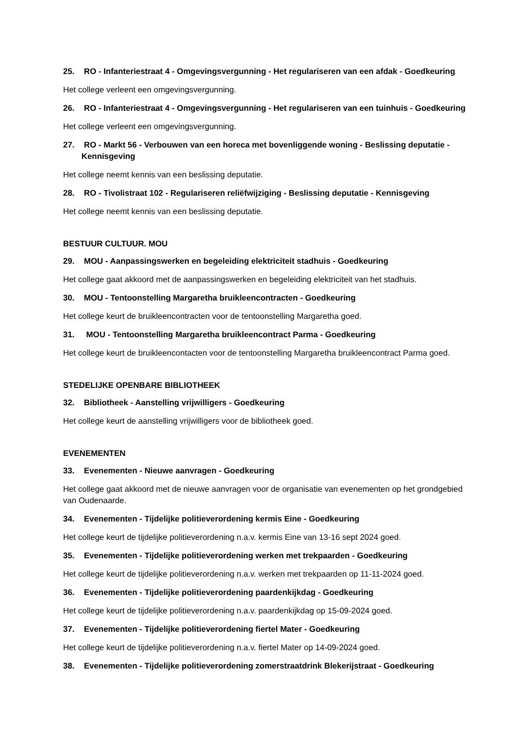25. RO - Infanteriestraat 4 - Omgevingsvergunning - Het regulariseren van een afdak - Goedkeuring
Het college verleent een omgevingsvergunning.
26. RO - Infanteriestraat 4 - Omgevingsvergunning - Het regulariseren van een tuinhuis - Goedkeuring
Het college verleent een omgevingsvergunning.
27. RO - Markt 56 - Verbouwen van een horeca met bovenliggende woning - Beslissing deputatie - Kennisgeving
Het college neemt kennis van een beslissing deputatie.
28. RO - Tivolistraat 102 - Regulariseren reliëfwijziging - Beslissing deputatie - Kennisgeving
Het college neemt kennis van een beslissing deputatie.
BESTUUR CULTUUR. MOU
29. MOU - Aanpassingswerken en begeleiding elektriciteit stadhuis - Goedkeuring
Het college gaat akkoord met de aanpassingswerken en begeleiding elektriciteit van het stadhuis.
30. MOU - Tentoonstelling Margaretha bruikleencontracten - Goedkeuring
Het college keurt de bruikleencontracten voor de tentoonstelling Margaretha goed.
31. MOU - Tentoonstelling Margaretha bruikleencontract Parma - Goedkeuring
Het college keurt de bruikleencontacten voor de tentoonstelling Margaretha bruikleencontract Parma goed.
STEDELIJKE OPENBARE BIBLIOTHEEK
32. Bibliotheek - Aanstelling vrijwilligers - Goedkeuring
Het college keurt de aanstelling vrijwilligers voor de bibliotheek goed.
EVENEMENTEN
33. Evenementen - Nieuwe aanvragen - Goedkeuring
Het college gaat akkoord met de nieuwe aanvragen voor de organisatie van evenementen op het grondgebied van Oudenaarde.
34. Evenementen - Tijdelijke politieverordening kermis Eine - Goedkeuring
Het college keurt de tijdelijke politieverordening n.a.v. kermis Eine van 13-16 sept 2024 goed.
35. Evenementen - Tijdelijke politieverordening werken met trekpaarden - Goedkeuring
Het college keurt de tijdelijke politieverordening n.a.v. werken met trekpaarden op 11-11-2024 goed.
36. Evenementen - Tijdelijke politieverordening paardenkijkdag - Goedkeuring
Het college keurt de tijdelijke politieverordening n.a.v. paardenkijkdag op 15-09-2024 goed.
37. Evenementen - Tijdelijke politieverordening fiertel Mater - Goedkeuring
Het college keurt de tijdelijke politieverordening n.a.v. fiertel Mater op 14-09-2024 goed.
38. Evenementen - Tijdelijke politieverordening zomerstraatdrink Blekerijstraat - Goedkeuring